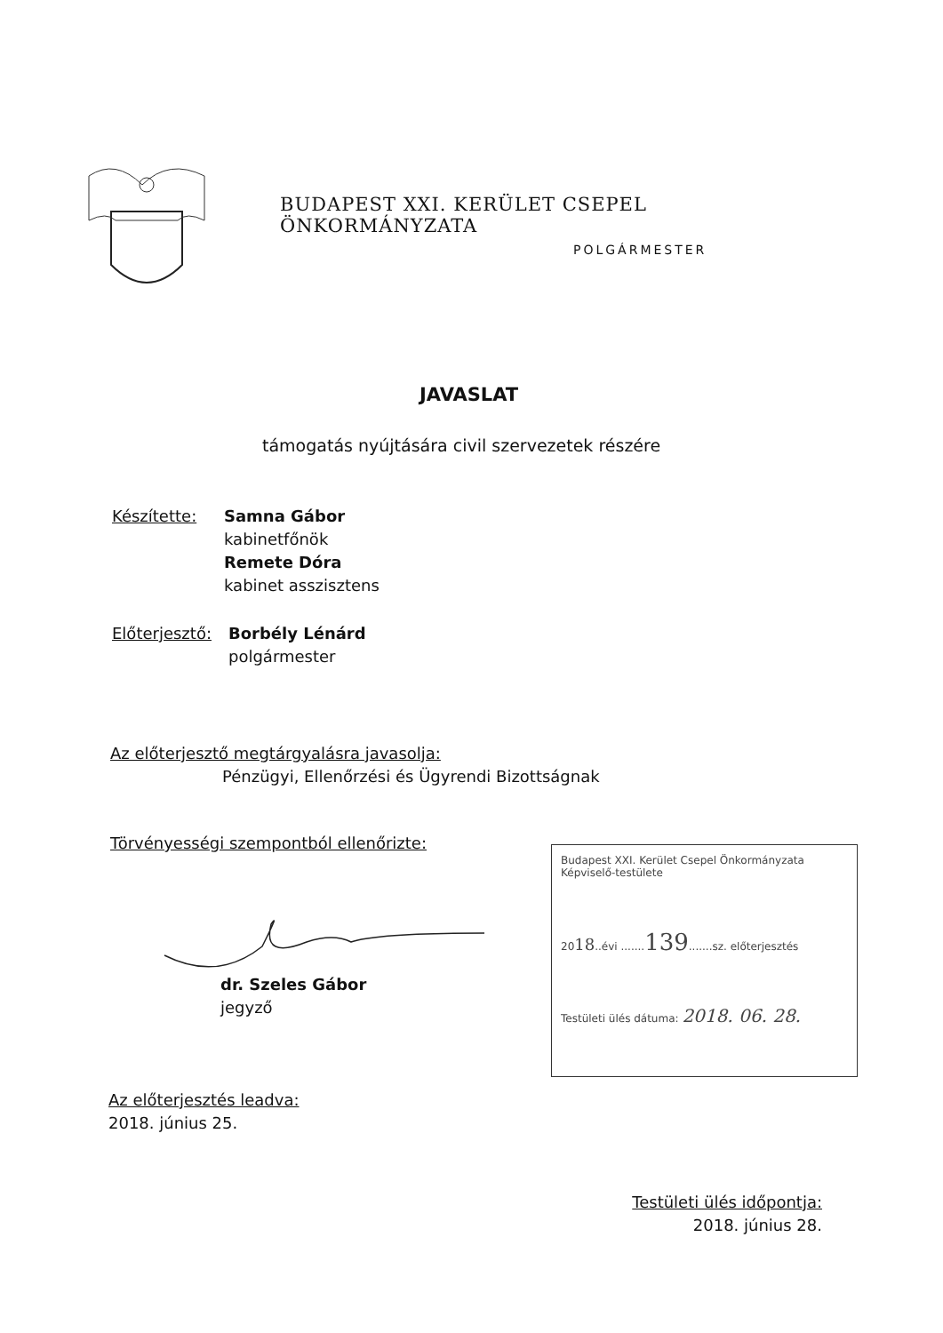BUDAPEST XXI. KERÜLET CSEPEL ÖNKORMÁNYZATA
POLGÁRMESTER
JAVASLAT
támogatás nyújtására civil szervezetek részére
Készítette:
Samna Gábor
kabinetfőnök
Remete Dóra
kabinet asszisztens
Előterjesztő:
Borbély Lénárd
polgármester
Az előterjesztő megtárgyalásra javasolja:
Pénzügyi, Ellenőrzési és Ügyrendi Bizottságnak
Törvényességi szempontból ellenőrizte:
dr. Szeles Gábor
jegyző
Budapest XXI. Kerület Csepel Önkormányzata
Képviselő-testülete
2018..évi .......139.......sz. előterjesztés
Testületi ülés dátuma: 2018. 06. 28.
Az előterjesztés leadva:
2018. június 25.
Testületi ülés időpontja:
2018. június 28.